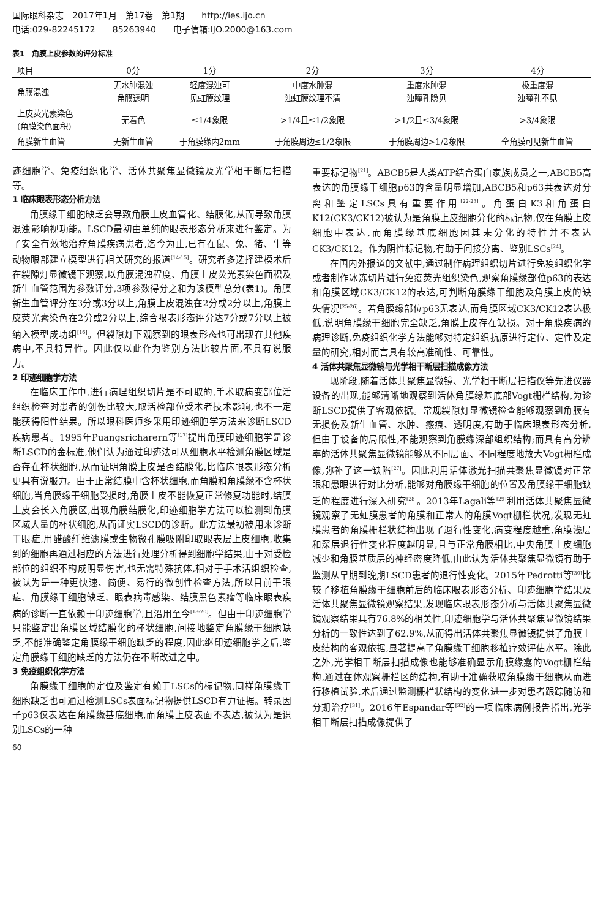国际眼科杂志　2017年1月　第17卷　第1期　　http://ies.ijo.cn
电话:029-82245172　　85263940　　电子信箱:IJO.2000@163.com
表1　角膜上皮参数的评分标准
| 项目 | 0分 | 1分 | 2分 | 3分 | 4分 |
| --- | --- | --- | --- | --- | --- |
| 角膜混浊 | 无水肿混浊 角膜透明 | 轻度混浊可 见虹膜纹理 | 中度水肿混 浊虹膜纹理不清 | 重度水肿混 浊瞳孔隐见 | 极重度混 浊瞳孔不见 |
| 上皮荧光素染色 (角膜染色面积) | 无着色 | ≤1/4象限 | >1/4且≤1/2象限 | >1/2且≤3/4象限 | >3/4象限 |
| 角膜新生血管 | 无新生血管 | 于角膜缘内2mm | 于角膜周边≤1/2象限 | 于角膜周边>1/2象限 | 全角膜可见新生血管 |
迹细胞学、免疫组织化学、活体共聚焦显微镜及光学相干断层扫描等。
1 临床眼表形态分析方法
角膜缘干细胞缺乏会导致角膜上皮血管化、结膜化,从而导致角膜混浊影响视功能。LSCD最初由单纯的眼表形态分析来进行鉴定。为了安全有效地治疗角膜疾病患者,迄今为止,已有在鼠、兔、猪、牛等动物眼部建立模型进行相关研究的报道<sup>[14-15]</sup>。研究者多选择建模术后在裂隙灯显微镜下观察,以角膜混浊程度、角膜上皮荧光素染色面积及新生血管范围为参数评分,3项参数得分之和为该模型总分(表1)。角膜新生血管评分在3分或3分以上,角膜上皮混浊在2分或2分以上,角膜上皮荧光素染色在2分或2分以上,综合眼表形态评分达7分或7分以上被纳入模型成功组<sup>[16]</sup>。但裂隙灯下观察到的眼表形态也可出现在其他疾病中,不具特异性。因此仅以此作为鉴别方法比较片面,不具有说服力。
2 印迹细胞学方法
在临床工作中,进行病理组织切片是不可取的,手术取病变部位活组织检查对患者的创伤比较大,取活检部位受术者技术影响,也不一定能获得阳性结果。所以眼科医师多采用印迹细胞学方法来诊断LSCD疾病患者。1995年Puangsricharern等<sup>[17]</sup>提出角膜印迹细胞学是诊断LSCD的金标准,他们认为通过印迹法可从细胞水平检测角膜区域是否存在杯状细胞,从而证明角膜上皮是否结膜化,比临床眼表形态分析更具有说服力。由于正常结膜中含杯状细胞,而角膜和角膜缘不含杯状细胞,当角膜缘干细胞受损时,角膜上皮不能恢复正常修复功能时,结膜上皮会长入角膜区,出现角膜结膜化,印迹细胞学方法可以检测到角膜区域大量的杯状细胞,从而证实LSCD的诊断。此方法最初被用来诊断干眼症,用醋酸纤维滤膜或生物微孔膜吸附印取眼表层上皮细胞,收集到的细胞再通过相应的方法进行处理分析得到细胞学结果,由于对受检部位的组织不构成明显伤害,也无需特殊抗体,相对于手术活组织检查,被认为是一种更快速、简便、易行的微创性检查方法,所以目前干眼症、角膜缘干细胞缺乏、眼表病毒感染、结膜黑色素瘤等临床眼表疾病的诊断一直依赖于印迹细胞学,且沿用至今<sup>[18-20]</sup>。但由于印迹细胞学只能鉴定出角膜区域结膜化的杯状细胞,间接地鉴定角膜缘干细胞缺乏,不能准确鉴定角膜缘干细胞缺乏的程度,因此继印迹细胞学之后,鉴定角膜缘干细胞缺乏的方法仍在不断改进之中。
3 免疫组织化学方法
角膜缘干细胞的定位及鉴定有赖于LSCs的标记物,同样角膜缘干细胞缺乏也可通过检测LSCs表面标记物提供LSCD有力证据。转录因子p63仅表达在角膜缘基底细胞,而角膜上皮表面不表达,被认为是识别LSCs的一种
重要标记物<sup>[21]</sup>。ABCB5是人类ATP结合蛋白家族成员之一,ABCB5高表达的角膜缘干细胞p63的含量明显增加,ABCB5和p63共表达对分离和鉴定LSCs具有重要作用<sup>[22-23]</sup>。角蛋白K3和角蛋白K12(CK3/CK12)被认为是角膜上皮细胞分化的标记物,仅在角膜上皮细胞中表达,而角膜缘基底细胞因其未分化的特性并不表达CK3/CK12。作为阴性标记物,有助于间接分离、鉴别LSCs<sup>[24]</sup>。
在国内外报道的文献中,通过制作病理组织切片进行免疫组织化学或者制作冰冻切片进行免疫荧光组织染色,观察角膜缘部位p63的表达和角膜区域CK3/CK12的表达,可判断角膜缘干细胞及角膜上皮的缺失情况<sup>[25-26]</sup>。若角膜缘部位p63无表达,而角膜区域CK3/CK12表达极低,说明角膜缘干细胞完全缺乏,角膜上皮存在缺损。对于角膜疾病的病理诊断,免疫组织化学方法能够对特定组织抗原进行定位、定性及定量的研究,相对而言具有较高准确性、可靠性。
4 活体共聚焦显微镜与光学相干断层扫描成像方法
现阶段,随着活体共聚焦显微镜、光学相干断层扫描仪等先进仪器设备的出现,能够清晰地观察到活体角膜缘基底部Vogt栅栏结构,为诊断LSCD提供了客观依据。常规裂隙灯显微镜检查能够观察到角膜有无损伤及新生血管、水肿、瘢痕、透明度,有助于临床眼表形态分析,但由于设备的局限性,不能观察到角膜缘深部组织结构;而具有高分辨率的活体共聚焦显微镜能够从不同层面、不同程度地放大Vogt栅栏成像,弥补了这一缺陷<sup>[27]</sup>。因此利用活体激光扫描共聚焦显微镜对正常眼和患眼进行对比分析,能够对角膜缘干细胞的位置及角膜缘干细胞缺乏的程度进行深入研究<sup>[28]</sup>。2013年Lagali等<sup>[29]</sup>利用活体共聚焦显微镜观察了无虹膜患者的角膜和正常人的角膜Vogt栅栏状况,发现无虹膜患者的角膜栅栏状结构出现了退行性变化,病变程度越重,角膜浅层和深层退行性变化程度越明显,且与正常角膜相比,中央角膜上皮细胞减少和角膜基质层的神经密度降低,由此认为活体共聚焦显微镜有助于监测从早期到晚期LSCD患者的退行性变化。2015年Pedrotti等<sup>[30]</sup>比较了移植角膜缘干细胞前后的临床眼表形态分析、印迹细胞学结果及活体共聚焦显微镜观察结果,发现临床眼表形态分析与活体共聚焦显微镜观察结果具有76.8%的相关性,印迹细胞学与活体共聚焦显微镜结果分析的一致性达到了62.9%,从而得出活体共聚焦显微镜提供了角膜上皮结构的客观依据,显著提高了角膜缘干细胞移植疗效评估水平。除此之外,光学相干断层扫描成像也能够准确显示角膜缘龛的Vogt栅栏结构,通过在体观察栅栏区的结构,有助于准确获取角膜缘干细胞从而进行移植试验,术后通过监测栅栏状结构的变化进一步对患者跟踪随访和分期治疗<sup>[31]</sup>。2016年Espandar等<sup>[32]</sup>的一项临床病例报告指出,光学相干断层扫描成像提供了
60